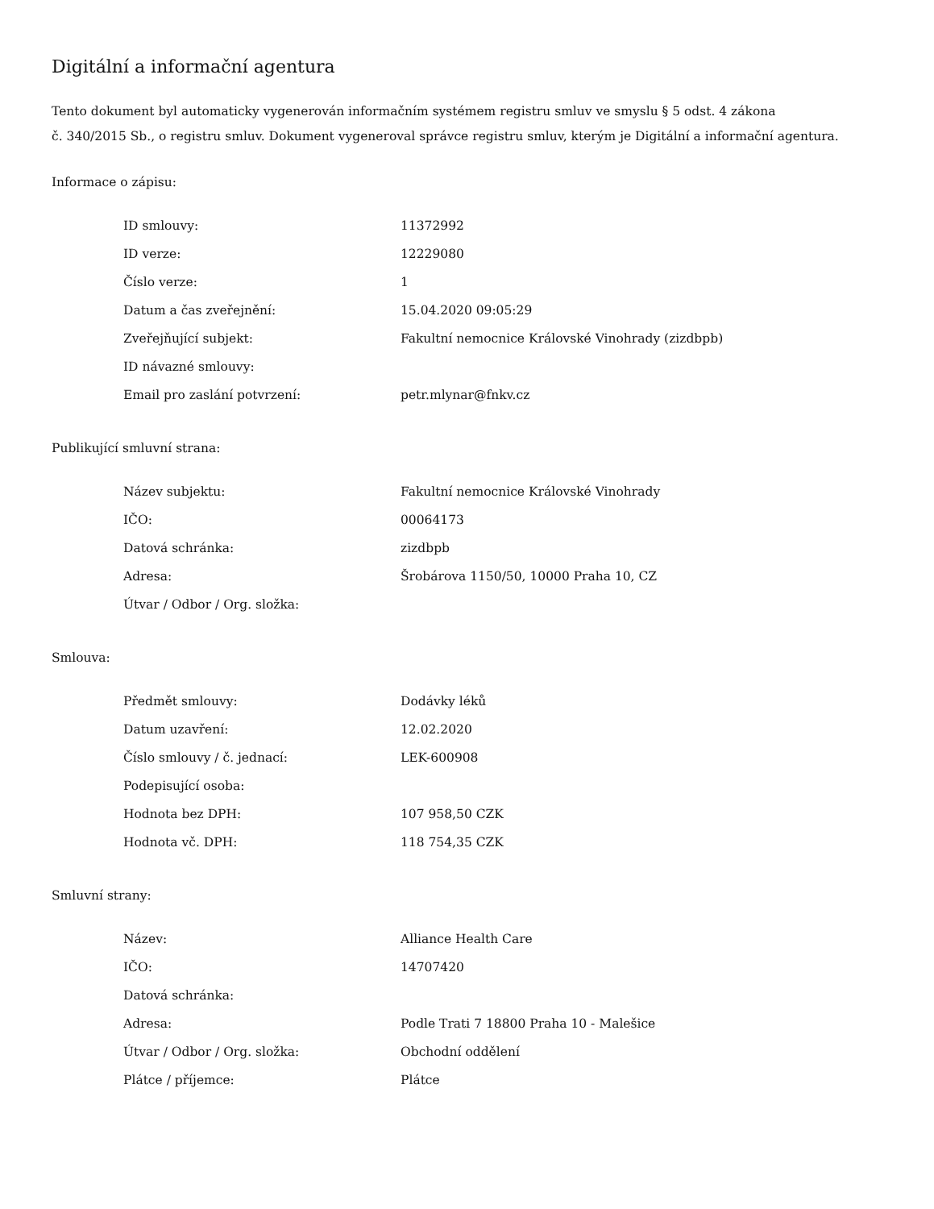Digitální a informační agentura
Tento dokument byl automaticky vygenerován informačním systémem registru smluv ve smyslu § 5 odst. 4 zákona
č. 340/2015 Sb., o registru smluv. Dokument vygeneroval správce registru smluv, kterým je Digitální a informační agentura.
Informace o zápisu:
| ID smlouvy: | 11372992 |
| ID verze: | 12229080 |
| Číslo verze: | 1 |
| Datum a čas zveřejnění: | 15.04.2020 09:05:29 |
| Zveřejňující subjekt: | Fakultní nemocnice Královské Vinohrady (zizdbpb) |
| ID návazné smlouvy: | |
| Email pro zaslání potvrzení: | petr.mlynar@fnkv.cz |
Publikující smluvní strana:
| Název subjektu: | Fakultní nemocnice Královské Vinohrady |
| IČO: | 00064173 |
| Datová schránka: | zizdbpb |
| Adresa: | Šrobárova 1150/50, 10000 Praha 10, CZ |
| Útvar / Odbor / Org. složka: | |
Smlouva:
| Předmět smlouvy: | Dodávky léků |
| Datum uzavření: | 12.02.2020 |
| Číslo smlouvy / č. jednací: | LEK-600908 |
| Podepisující osoba: | |
| Hodnota bez DPH: | 107 958,50 CZK |
| Hodnota vč. DPH: | 118 754,35 CZK |
Smluvní strany:
| Název: | Alliance Health Care |
| IČO: | 14707420 |
| Datová schránka: | |
| Adresa: | Podle Trati 7 18800 Praha 10 - Malešice |
| Útvar / Odbor / Org. složka: | Obchodní oddělení |
| Plátce / příjemce: | Plátce |